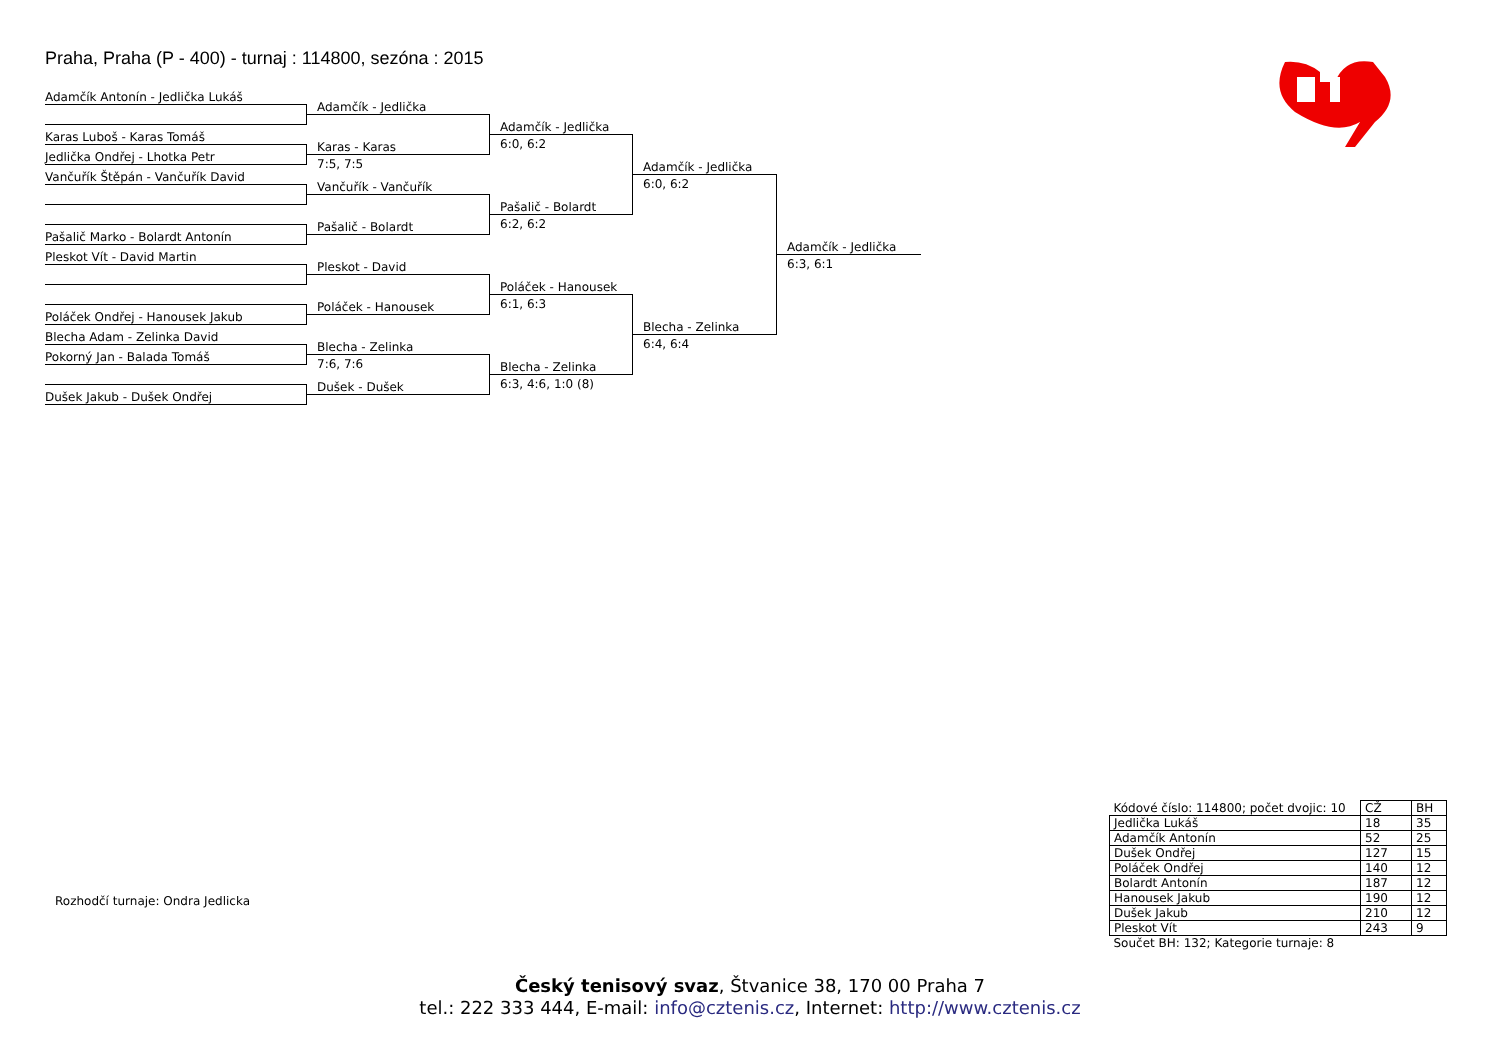Praha, Praha (P - 400) - turnaj : 114800, sezóna : 2015
Adamčík Antonín - Jedlička Lukáš
Adamčík - Jedlička
Adamčík - Jedlička
Karas Luboš - Karas Tomáš
6:0, 6:2
Jedlička Ondřej - Lhotka Petr
Karas - Karas
7:5, 7:5
Adamčík - Jedlička
Vančuřík Štěpán - Vančuřík David
6:0, 6:2
Vančuřík - Vančuřík
Pašalič - Bolardt
6:2, 6:2
Pašalič - Bolardt
Pašalič Marko - Bolardt Antonín
Adamčík - Jedlička
Pleskot Vít - David Martin
6:3, 6:1
Pleskot - David
Poláček - Hanousek
6:1, 6:3
Poláček - Hanousek
Poláček Ondřej - Hanousek Jakub
Blecha - Zelinka
Blecha Adam - Zelinka David
6:4, 6:4
Pokorný Jan - Balada Tomáš
Blecha - Zelinka
7:6, 7:6
Blecha - Zelinka
6:3, 4:6, 1:0 (8)
Dušek - Dušek
Dušek Jakub - Dušek Ondřej
Rozhodčí turnaje: Ondra Jedlicka
| Kódové číslo: 114800; počet dvojic: 10 | CŽ | BH |
| Jedlička Lukáš | 18 | 35 |
| Adamčík Antonín | 52 | 25 |
| Dušek Ondřej | 127 | 15 |
| Poláček Ondřej | 140 | 12 |
| Bolardt Antonín | 187 | 12 |
| Hanousek Jakub | 190 | 12 |
| Dušek Jakub | 210 | 12 |
| Pleskot Vít | 243 | 9 |
| Součet BH: 132; Kategorie turnaje: 8 | | |
Český tenisový svaz, Štvanice 38, 170 00 Praha 7
tel.: 222 333 444, E-mail: info@cztenis.cz, Internet: http://www.cztenis.cz